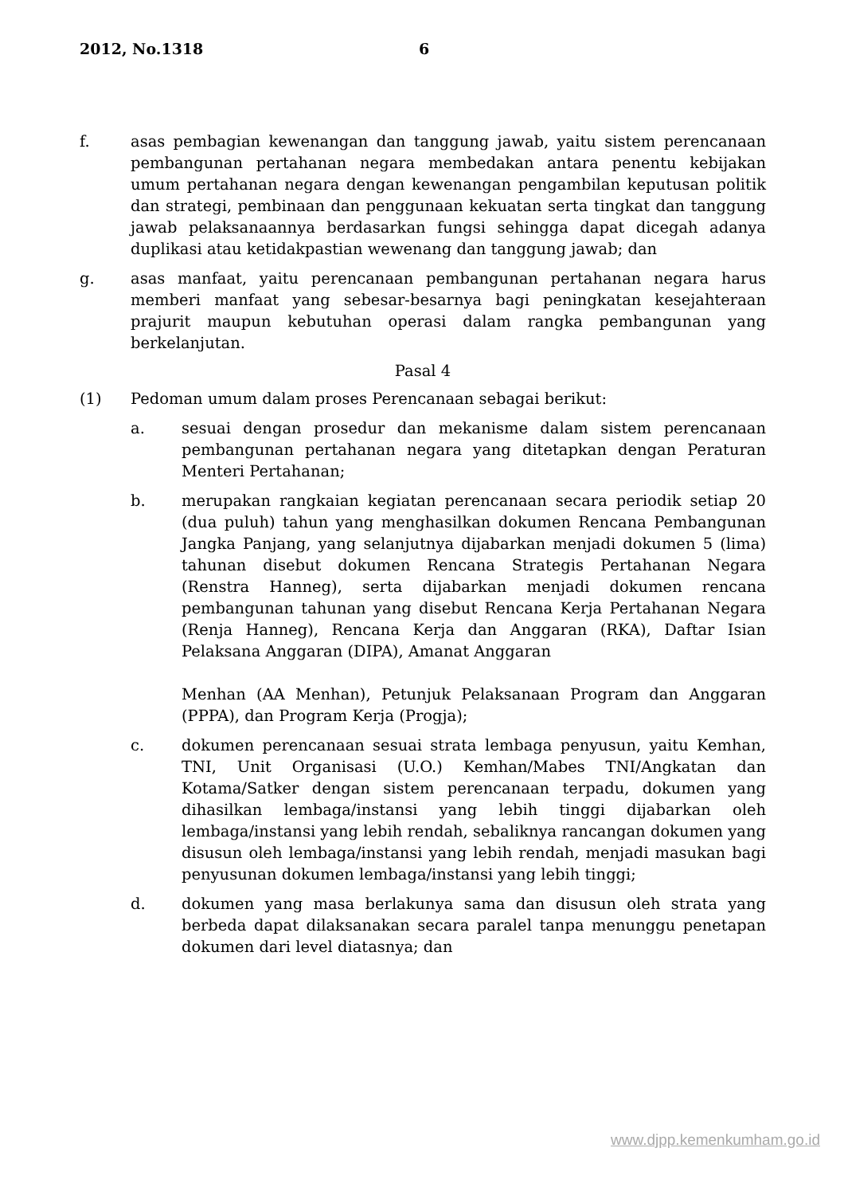2012, No.1318 6
f. asas pembagian kewenangan dan tanggung jawab, yaitu sistem perencanaan pembangunan pertahanan negara membedakan antara penentu kebijakan umum pertahanan negara dengan kewenangan pengambilan keputusan politik dan strategi, pembinaan dan penggunaan kekuatan serta tingkat dan tanggung jawab pelaksanaannya berdasarkan fungsi sehingga dapat dicegah adanya duplikasi atau ketidakpastian wewenang dan tanggung jawab; dan
g. asas manfaat, yaitu perencanaan pembangunan pertahanan negara harus memberi manfaat yang sebesar-besarnya bagi peningkatan kesejahteraan prajurit maupun kebutuhan operasi dalam rangka pembangunan yang berkelanjutan.
Pasal 4
(1) Pedoman umum dalam proses Perencanaan sebagai berikut:
a. sesuai dengan prosedur dan mekanisme dalam sistem perencanaan pembangunan pertahanan negara yang ditetapkan dengan Peraturan Menteri Pertahanan;
b. merupakan rangkaian kegiatan perencanaan secara periodik setiap 20 (dua puluh) tahun yang menghasilkan dokumen Rencana Pembangunan Jangka Panjang, yang selanjutnya dijabarkan menjadi dokumen 5 (lima) tahunan disebut dokumen Rencana Strategis Pertahanan Negara (Renstra Hanneg), serta dijabarkan menjadi dokumen rencana pembangunan tahunan yang disebut Rencana Kerja Pertahanan Negara (Renja Hanneg), Rencana Kerja dan Anggaran (RKA), Daftar Isian Pelaksana Anggaran (DIPA), Amanat Anggaran
Menhan (AA Menhan), Petunjuk Pelaksanaan Program dan Anggaran (PPPA), dan Program Kerja (Progja);
c. dokumen perencanaan sesuai strata lembaga penyusun, yaitu Kemhan, TNI, Unit Organisasi (U.O.) Kemhan/Mabes TNI/Angkatan dan Kotama/Satker dengan sistem perencanaan terpadu, dokumen yang dihasilkan lembaga/instansi yang lebih tinggi dijabarkan oleh lembaga/instansi yang lebih rendah, sebaliknya rancangan dokumen yang disusun oleh lembaga/instansi yang lebih rendah, menjadi masukan bagi penyusunan dokumen lembaga/instansi yang lebih tinggi;
d. dokumen yang masa berlakunya sama dan disusun oleh strata yang berbeda dapat dilaksanakan secara paralel tanpa menunggu penetapan dokumen dari level diatasnya; dan
www.djpp.kemenkumham.go.id